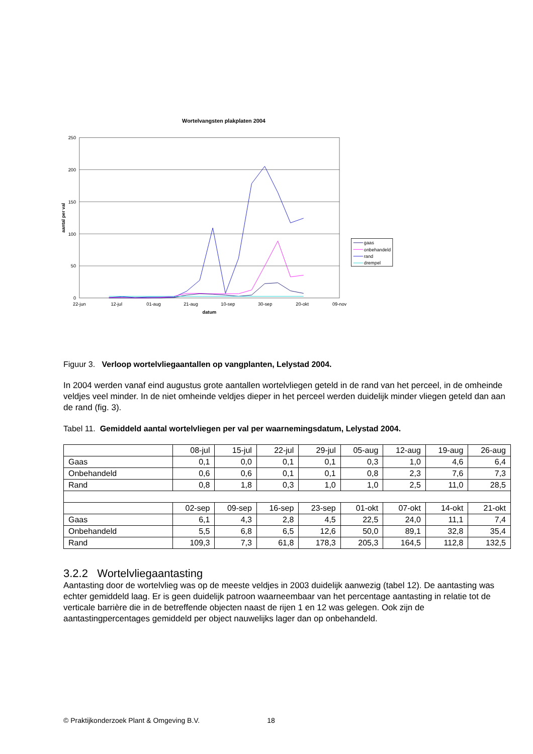Wortelvangsten plakplaten 2004
250
200
150
100
50
0
22-jun
12-jul
01-aug
21-aug
10-sep
30-sep
20-okt
09-nov
datum
aantal per val
gaas
onbehandeld
rand
drempel
Figuur 3. Verloop wortelvliegaantallen op vangplanten, Lelystad 2004.
In 2004 werden vanaf eind augustus grote aantallen wortelvliegen geteld in de rand van het perceel, in de omheinde veldjes veel minder. In de niet omheinde veldjes dieper in het perceel werden duidelijk minder vliegen geteld dan aan de rand (fig. 3).
Tabel 11. Gemiddeld aantal wortelvliegen per val per waarnemingsdatum, Lelystad 2004.
| | 08-jul | 15-jul | 22-jul | 29-jul | 05-aug | 12-aug | 19-aug | 26-aug |
| Gaas | 0,1 | 0,0 | 0,1 | 0,1 | 0,3 | 1,0 | 4,6 | 6,4 |
| Onbehandeld | 0,6 | 0,6 | 0,1 | 0,1 | 0,8 | 2,3 | 7,6 | 7,3 |
| Rand | 0,8 | 1,8 | 0,3 | 1,0 | 1,0 | 2,5 | 11,0 | 28,5 |
| | 02-sep | 09-sep | 16-sep | 23-sep | 01-okt | 07-okt | 14-okt | 21-okt |
| Gaas | 6,1 | 4,3 | 2,8 | 4,5 | 22,5 | 24,0 | 11,1 | 7,4 |
| Onbehandeld | 5,5 | 6,8 | 6,5 | 12,6 | 50,0 | 89,1 | 32,8 | 35,4 |
| Rand | 109,3 | 7,3 | 61,8 | 178,3 | 205,3 | 164,5 | 112,8 | 132,5 |
3.2.2 Wortelvliegaantasting
Aantasting door de wortelvlieg was op de meeste veldjes in 2003 duidelijk aanwezig (tabel 12). De aantasting was echter gemiddeld laag. Er is geen duidelijk patroon waarneembaar van het percentage aantasting in relatie tot de verticale barrière die in de betreffende objecten naast de rijen 1 en 12 was gelegen. Ook zijn de aantastingpercentages gemiddeld per object nauwelijks lager dan op onbehandeld.
© Praktijkonderzoek Plant & Omgeving B.V. 18